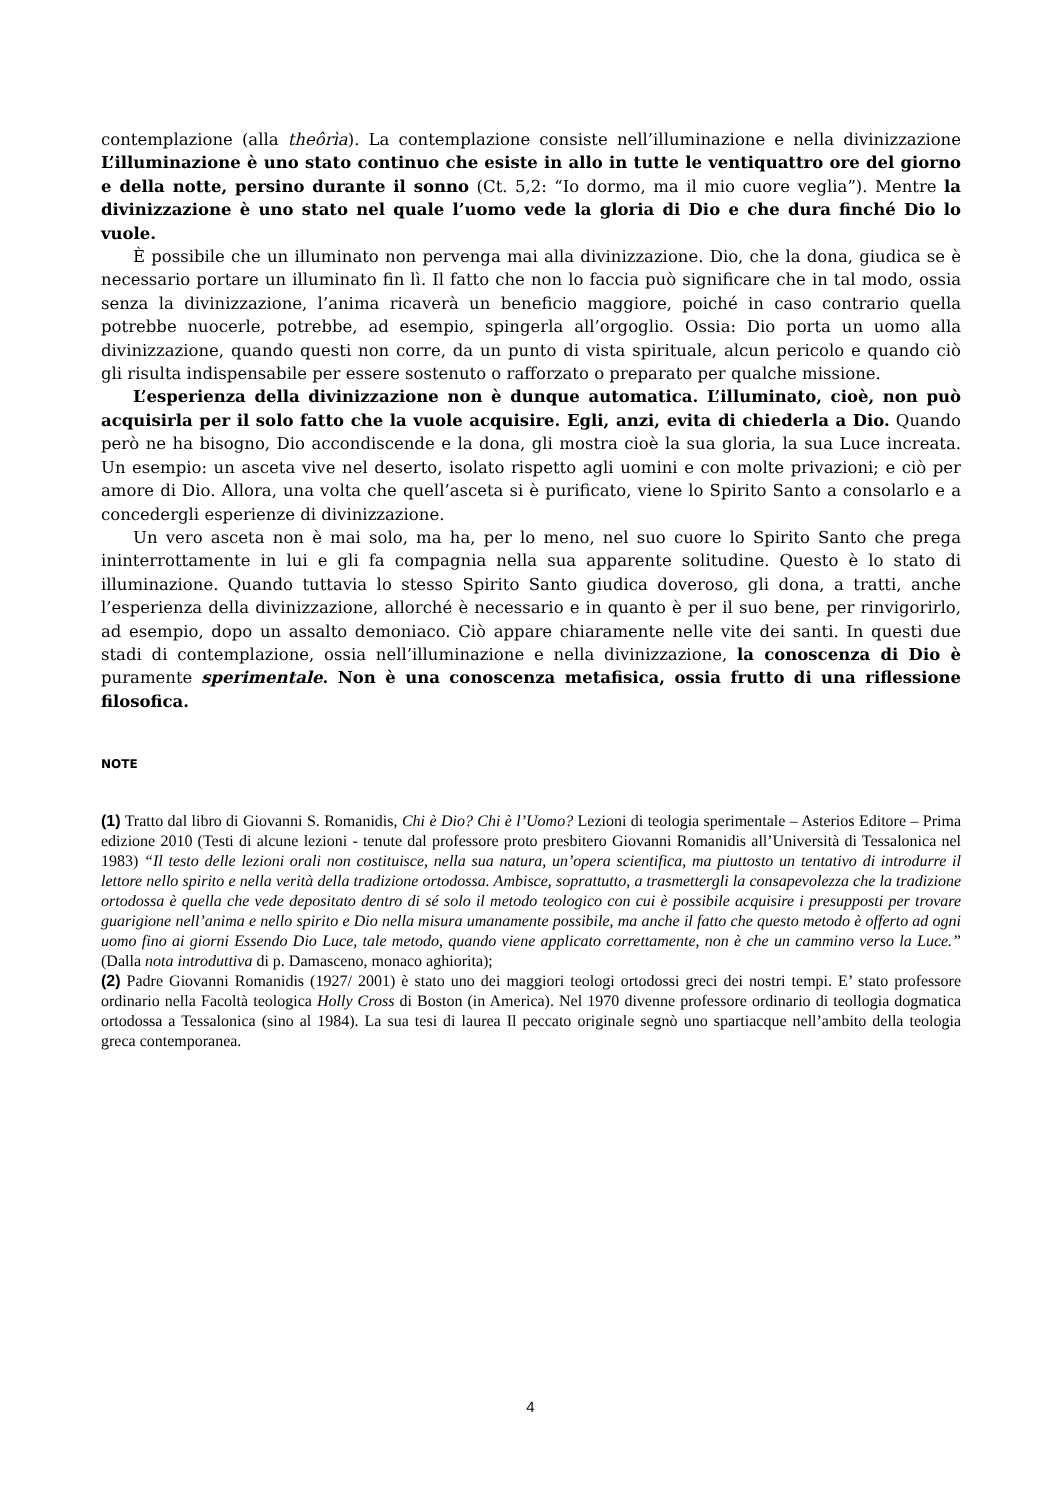contemplazione (alla theôrìa). La contemplazione consiste nell’illuminazione e nella divinizzazione L’illuminazione è uno stato continuo che esiste in allo in tutte le ventiquattro ore del giorno e della notte, persino durante il sonno (Ct. 5,2: “Io dormo, ma il mio cuore veglia”). Mentre la divinizzazione è uno stato nel quale l’uomo vede la gloria di Dio e che dura finché Dio lo vuole.
È possibile che un illuminato non pervenga mai alla divinizzazione. Dio, che la dona, giudica se è necessario portare un illuminato fin lì. Il fatto che non lo faccia può significare che in tal modo, ossia senza la divinizzazione, l’anima ricaverà un beneficio maggiore, poiché in caso contrario quella potrebbe nuocerle, potrebbe, ad esempio, spingerla all’orgoglio. Ossia: Dio porta un uomo alla divinizzazione, quando questi non corre, da un punto di vista spirituale, alcun pericolo e quando ciò gli risulta indispensabile per essere sostenuto o rafforzato o preparato per qualche missione.
L’esperienza della divinizzazione non è dunque automatica. L’illuminato, cioè, non può acquisirla per il solo fatto che la vuole acquisire. Egli, anzi, evita di chiederla a Dio. Quando però ne ha bisogno, Dio accondiscende e la dona, gli mostra cioè la sua gloria, la sua Luce increata. Un esempio: un asceta vive nel deserto, isolato rispetto agli uomini e con molte privazioni; e ciò per amore di Dio. Allora, una volta che quell’asceta si è purificato, viene lo Spirito Santo a consolarlo e a concedergli esperienze di divinizzazione.
Un vero asceta non è mai solo, ma ha, per lo meno, nel suo cuore lo Spirito Santo che prega ininterrottamente in lui e gli fa compagnia nella sua apparente solitudine. Questo è lo stato di illuminazione. Quando tuttavia lo stesso Spirito Santo giudica doveroso, gli dona, a tratti, anche l’esperienza della divinizzazione, allorché è necessario e in quanto è per il suo bene, per rinvigorirlo, ad esempio, dopo un assalto demoniaco. Ciò appare chiaramente nelle vite dei santi. In questi due stadi di contemplazione, ossia nell’illuminazione e nella divinizzazione, la conoscenza di Dio è puramente sperimentale. Non è una conoscenza metafisica, ossia frutto di una riflessione filosofica.
NOTE
(1) Tratto dal libro di Giovanni S. Romanidis, Chi è Dio? Chi è l’Uomo? Lezioni di teologia sperimentale – Asterios Editore – Prima edizione 2010 (Testi di alcune lezioni - tenute dal professore proto presbitero Giovanni Romanidis all’Università di Tessalonica nel 1983) “Il testo delle lezioni orali non costituisce, nella sua natura, un’opera scientifica, ma piuttosto un tentativo di introdurre il lettore nello spirito e nella verità della tradizione ortodossa. Ambisce, soprattutto, a trasmettergli la consapevolezza che la tradizione ortodossa è quella che vede depositato dentro di sé solo il metodo teologico con cui è possibile acquisire i presupposti per trovare guarigione nell’anima e nello spirito e Dio nella misura umanamente possibile, ma anche il fatto che questo metodo è offerto ad ogni uomo fino ai giorni Essendo Dio Luce, tale metodo, quando viene applicato correttamente, non è che un cammino verso la Luce.” (Dalla nota introduttiva di p. Damasceno, monaco aghiorita);
(2) Padre Giovanni Romanidis (1927/ 2001) è stato uno dei maggiori teologi ortodossi greci dei nostri tempi. E’ stato professore ordinario nella Facoltà teologica Holly Cross di Boston (in America). Nel 1970 divenne professore ordinario di teollogia dogmatica ortodossa a Tessalonica (sino al 1984). La sua tesi di laurea Il peccato originale segnò uno spartiacque nell’ambito della teologia greca contemporanea.
4